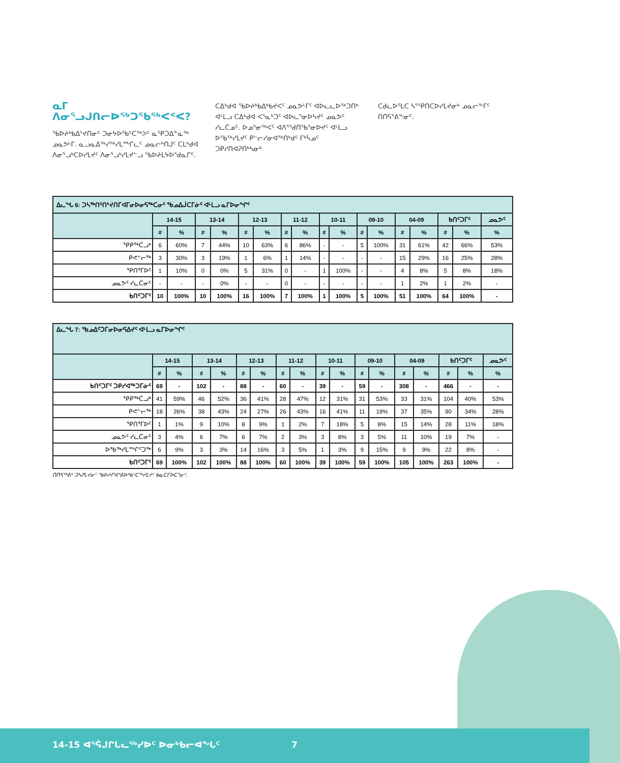ᓇᒥ ᐱᓂᕐᓗᒍᑎᓕᐅᖅᑐᖃᖅᐸᑉᐸ?
ᖃᐅᔨᒃᑲᐃᔾᔪᑎᓂᑦ ᑐᓂᔭᐅᖃᑦᑕᖅᐳᑦ ᓇᕿᑐᐃᓐᓇᖅ ᓄᓇᕗᒻᒥ. ᓇᓗᓇᐃᖅᓯᖅᓯᒪᙱᓚᑦ ᓄᓇᓕᒃᑎᒍᑦ ᑕᒪᒃᑯᐊ ᐱᓂᕐᓗᒃᑕᐅᓯᒪᔪᑦ ᐱᓂᕐᓗᒃᓯᒪᔪᓪᓗ ᖃᐅᔨᒪᔭᐅᕐᑯᓇᒋᑦ.
ᑕᐃᒃᑯᐊ ᖃᐅᔨᒃᑲᐃᒃᑲᔪᐸᑦ ᓄᓇᕗᒻᒥᑦ ᐊᐅᓚᓚᐅᖅᑐᑎᒃ ᐊᒻᒪᓗ ᑕᐃᒃᑯᐊ ᐸᕐᓇᒃᑐᑦ ᐊᐅᓚᕐᓂᐅᓴᔪᑦ ᓄᓇᕗᑦ ᓯᓚᑖᓄᑦ. ᐅᓄᕐᓂᖅᐸᑦ ᐊᐱᕐᖁᑎᖃᕐᓂᐅᔪᑦ ᐊᒻᒪᓗ ᐅᖃᖅᓯᒪᔪᑦ ᑭᓪᓕᓯᓂᐊᖅᑎᒃᑯᑦ ᒥᒃᓵᓄᑦ ᑐᑭᓯᑎᐊᕈᑎᒃᓴᓂᒃ
ᑕᑯᓚᐅᕐᒪᑕ ᓴᕐᕿᑎᑕᐅᓯᒪᔪᓂᒃ ᓄᓇᓕᖕᒥᑦ ᑎᑎᕋᕐᕕᖕᓂᑦ.
| ᐃᓚᖓ 6: ᑐᓴᖅᑎᑦᑎᔾᔪᑎᒥᐊᒥᓂᐅᓂᕋᖅᑕᓂᑦ ᖃᓄᐃᒎᑕᒥᓃᑦ ᐊᒻᒪᓗ ᓇᒥᐅᓂᖏᑦ | | | | | | | | | | | | | | | | | |
| --- | --- | --- | --- | --- | --- | --- | --- | --- | --- | --- | --- | --- | --- | --- | --- | --- | --- |
| | 14-15 | | 13-14 | | 12-13 | | 11-12 | | 10-11 | | 09-10 | | 04-09 | | ᑲᑎᑦᑐᒥᑦ | | ᓄᓇᕗᑦ |
| | # | % | # | % | # | % | # | % | # | % | # | % | # | % | # | % | % |
| ᕿᑭᖅᑖᓗᒃ | 6 | 60% | 7 | 44% | 10 | 63% | 6 | 86% | - | - | 5 | 100% | 31 | 61% | 42 | 66% | 53% |
| ᑭᕙᓪᓕᖅ | 3 | 30% | 3 | 19% | 1 | 6% | 1 | 14% | - | - | - | - | 15 | 29% | 16 | 25% | 28% |
| ᕿᑎᕐᒥᐅᑦ | 1 | 10% | 0 | 0% | 5 | 31% | 0 | - | 1 | 100% | - | - | 4 | 8% | 5 | 8% | 18% |
| ᓄᓇᕗᑦ ᓯᓚᑖᓂᑦ | - | - | - | 0% | - | - | 0 | - | - | - | - | - | 1 | 2% | 1 | 2% | - |
| ᑲᑎᑦᑐᒥᑦ | 10 | 100% | 10 | 100% | 16 | 100% | 7 | 100% | 1 | 100% | 5 | 100% | 51 | 100% | 64 | 100% | - |
| ᐃᓚᖓ 7: ᖃᓄᐃᑦᑐᒥᓂᐅᓂᕋᐃᔪᑦ ᐊᒻᒪᓗ ᓇᒥᐅᓂᖏᑦ | | | | | | | | | | | | | | | | | |
| --- | --- | --- | --- | --- | --- | --- | --- | --- | --- | --- | --- | --- | --- | --- | --- | --- | --- |
| | 14-15 | | 13-14 | | 12-13 | | 11-12 | | 10-11 | | 09-10 | | 04-09 | | ᑲᑎᑦᑐᒥᑦ | | ᓄᓇᕗᑦ |
| | # | % | # | % | # | % | # | % | # | % | # | % | # | % | # | % | % |
| ᑲᑎᑦᑐᒥᑦ ᑐᑭᓯᐊᖅᑐᒥᓃᑦ | 69 | - | 102 | - | 88 | - | 60 | - | 39 | - | 59 | - | 308 | - | 466 | - | - |
| ᕿᑭᖅᑖᓗᒃ | 41 | 59% | 46 | 52% | 36 | 41% | 28 | 47% | 12 | 31% | 31 | 53% | 33 | 31% | 104 | 40% | 53% |
| ᑭᕙᓪᓕᖅ | 18 | 26% | 38 | 43% | 24 | 27% | 26 | 43% | 16 | 41% | 11 | 19% | 37 | 35% | 90 | 34% | 28% |
| ᕿᑎᕐᒥᐅᑦ | 1 | 1% | 9 | 10% | 8 | 9% | 1 | 2% | 7 | 18% | 5 | 8% | 15 | 14% | 28 | 11% | 18% |
| ᓄᓇᕗᑦ ᓯᓚᑖᓂᑦ | 3 | 4% | 6 | 7% | 6 | 7% | 2 | 3% | 3 | 8% | 3 | 5% | 11 | 10% | 19 | 7% | - |
| ᐅᖃᖅᓯᒪᙱᑦᑐᖅ | 6 | 9% | 3 | 3% | 14 | 16% | 3 | 5% | 1 | 3% | 9 | 15% | 9 | 9% | 22 | 8% | - |
| ᑲᑎᑦᑐᒥᑦ | 69 | 100% | 102 | 100% | 88 | 100% | 60 | 100% | 39 | 100% | 59 | 100% | 105 | 100% | 263 | 100% | - |
ᑎᑎᕋᖅᕕᒃ ᑐᓴᕈᒪᔪᓂᑦ ᖃᐅᔨᒋᐊᕐᕕᐅᒃᑲᑦᑕᖅᓯᒪᔪᑦ ᑲᓇᑕᒥᐅᑕᕐᓂᑦ.
14-15 ᐊᕐᕌᒍᒋᒐᓚᖅᓯᐅᑦ ᐅᓂᒃᑲᓕᐊᖓᑦ 7